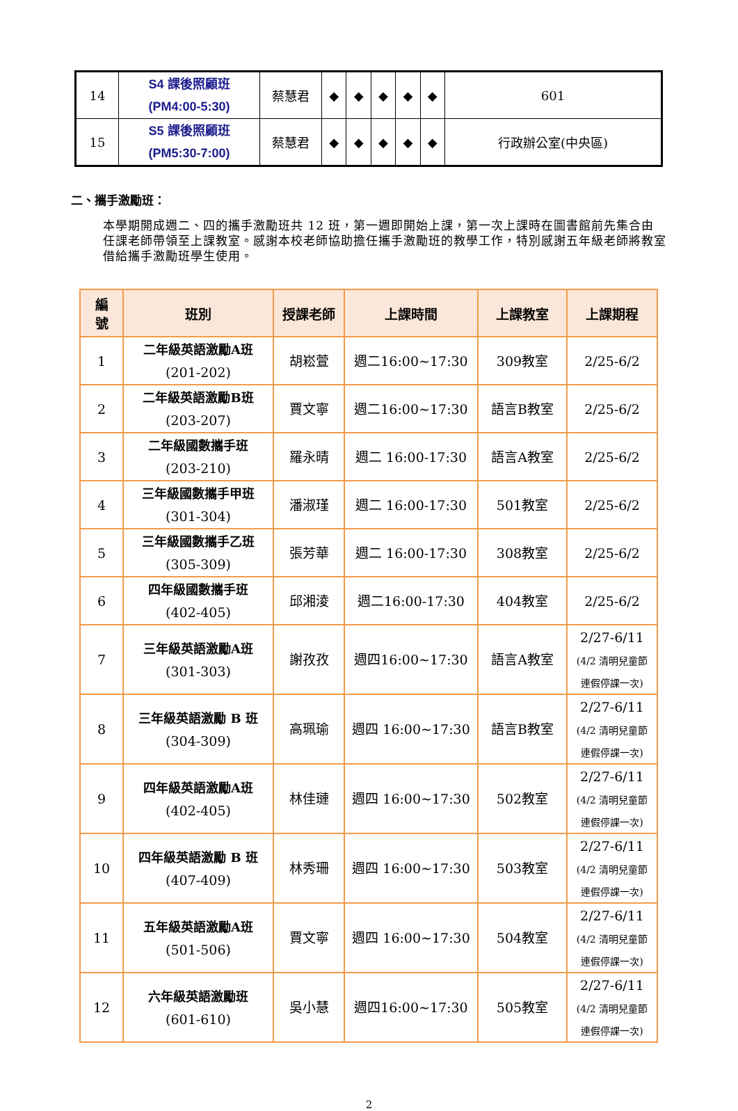| 14 | S4 課後照顧班 (PM4:00-5:30) | 蔡慧君 | ◆ | ◆ | ◆ | ◆ | ◆ | 601 |
| 15 | S5 課後照顧班 (PM5:30-7:00) | 蔡慧君 | ◆ | ◆ | ◆ | ◆ | ◆ | 行政辦公室(中央區) |
二、攜手激勵班：
本學期開成週二、四的攜手激勵班共 12 班，第一週即開始上課，第一次上課時在圖書館前先集合由任課老師帶領至上課教室。感謝本校老師協助擔任攜手激勵班的教學工作，特別感謝五年級老師將教室借給攜手激勵班學生使用。
| 編 號 | 班別 | 授課老師 | 上課時間 | 上課教室 | 上課期程 |
| --- | --- | --- | --- | --- | --- |
| 1 | 二年級英語激勵A班 (201-202) | 胡崧萱 | 週二16:00~17:30 | 309教室 | 2/25-6/2 |
| 2 | 二年級英語激勵B班 (203-207) | 賈文寧 | 週二16:00~17:30 | 語言B教室 | 2/25-6/2 |
| 3 | 二年級國數攜手班 (203-210) | 羅永晴 | 週二 16:00-17:30 | 語言A教室 | 2/25-6/2 |
| 4 | 三年級國數攜手甲班 (301-304) | 潘淑瑾 | 週二 16:00-17:30 | 501教室 | 2/25-6/2 |
| 5 | 三年級國數攜手乙班 (305-309) | 張芳華 | 週二 16:00-17:30 | 308教室 | 2/25-6/2 |
| 6 | 四年級國數攜手班 (402-405) | 邱湘淩 | 週二16:00-17:30 | 404教室 | 2/25-6/2 |
| 7 | 三年級英語激勵A班 (301-303) | 謝孜孜 | 週四16:00~17:30 | 語言A教室 | 2/27-6/11 (4/2 清明兒童節 連假停課一次) |
| 8 | 三年級英語激勵 B 班 (304-309) | 高珮瑜 | 週四 16:00~17:30 | 語言B教室 | 2/27-6/11 (4/2 清明兒童節 連假停課一次) |
| 9 | 四年級英語激勵A班 (402-405) | 林佳璉 | 週四 16:00~17:30 | 502教室 | 2/27-6/11 (4/2 清明兒童節 連假停課一次) |
| 10 | 四年級英語激勵 B 班 (407-409) | 林秀珊 | 週四 16:00~17:30 | 503教室 | 2/27-6/11 (4/2 清明兒童節 連假停課一次) |
| 11 | 五年級英語激勵A班 (501-506) | 賈文寧 | 週四 16:00~17:30 | 504教室 | 2/27-6/11 (4/2 清明兒童節 連假停課一次) |
| 12 | 六年級英語激勵班 (601-610) | 吳小慧 | 週四16:00~17:30 | 505教室 | 2/27-6/11 (4/2 清明兒童節 連假停課一次) |
2